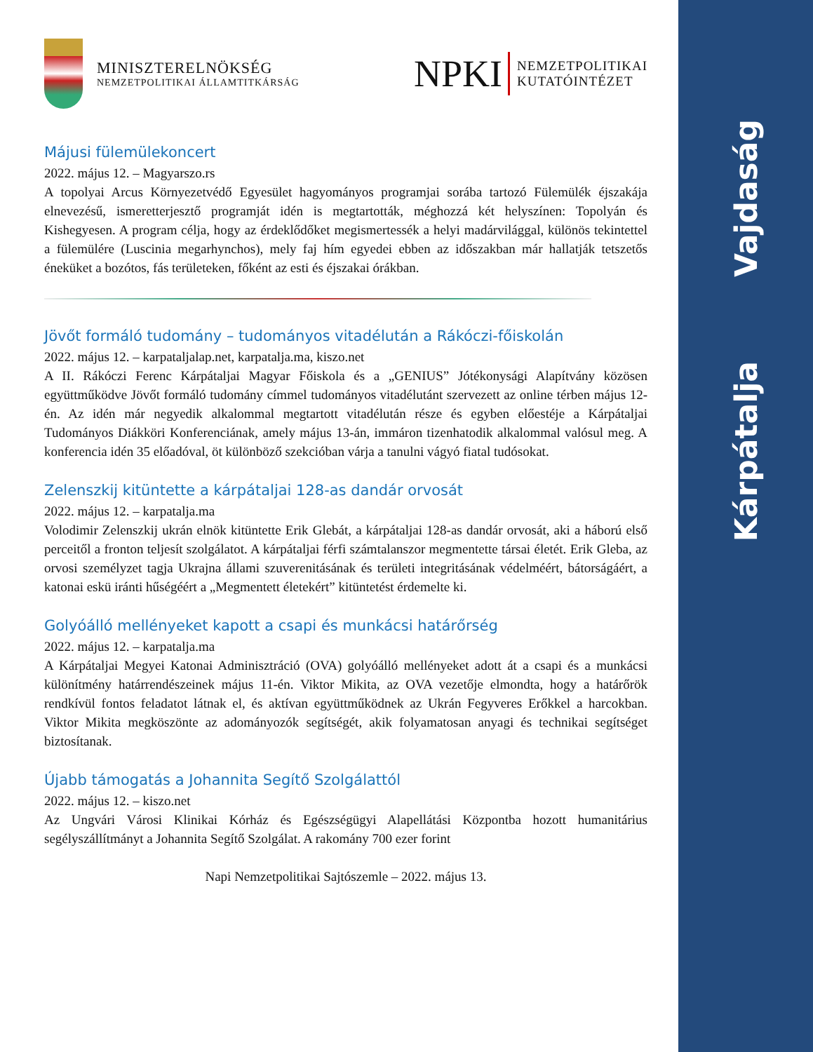Vajdaság
Kárpátalja
MINISZTERELNÖKSÉG
NEMZETPOLITIKAI ÁLLAMTITKÁRSÁG
NPKI
NEMZETPOLITIKAI
KUTATÓINTÉZET
Májusi fülemülekoncert
2022. május 12. – Magyarszo.rs
A topolyai Arcus Környezetvédő Egyesület hagyományos programjai sorába tartozó Fülemülék éjszakája elnevezésű, ismeretterjesztő programját idén is megtartották, méghozzá két helyszínen: Topolyán és Kishegyesen. A program célja, hogy az érdeklődőket megismertessék a helyi madárvilággal, különös tekintettel a fülemülére (Luscinia megarhynchos), mely faj hím egyedei ebben az időszakban már hallatják tetszetős éneküket a bozótos, fás területeken, főként az esti és éjszakai órákban.
Jövőt formáló tudomány – tudományos vitadélután a Rákóczi-főiskolán
2022. május 12. – karpataljalap.net, karpatalja.ma, kiszo.net
A II. Rákóczi Ferenc Kárpátaljai Magyar Főiskola és a „GENIUS” Jótékonysági Alapítvány közösen együttműködve Jövőt formáló tudomány címmel tudományos vitadélutánt szervezett az online térben május 12-én. Az idén már negyedik alkalommal megtartott vitadélután része és egyben előestéje a Kárpátaljai Tudományos Diákköri Konferenciának, amely május 13-án, immáron tizenhatodik alkalommal valósul meg. A konferencia idén 35 előadóval, öt különböző szekcióban várja a tanulni vágyó fiatal tudósokat.
Zelenszkij kitüntette a kárpátaljai 128-as dandár orvosát
2022. május 12. – karpatalja.ma
Volodimir Zelenszkij ukrán elnök kitüntette Erik Glebát, a kárpátaljai 128-as dandár orvosát, aki a háború első perceitől a fronton teljesít szolgálatot. A kárpátaljai férfi számtalanszor megmentette társai életét. Erik Gleba, az orvosi személyzet tagja Ukrajna állami szuverenitásának és területi integritásának védelméért, bátorságáért, a katonai eskü iránti hűségéért a „Megmentett életekért” kitüntetést érdemelte ki.
Golyóálló mellényeket kapott a csapi és munkácsi határőrség
2022. május 12. – karpatalja.ma
A Kárpátaljai Megyei Katonai Adminisztráció (OVA) golyóálló mellényeket adott át a csapi és a munkácsi különítmény határrendészeinek május 11-én. Viktor Mikita, az OVA vezetője elmondta, hogy a határőrök rendkívül fontos feladatot látnak el, és aktívan együttműködnek az Ukrán Fegyveres Erőkkel a harcokban. Viktor Mikita megköszönte az adományozók segítségét, akik folyamatosan anyagi és technikai segítséget biztosítanak.
Újabb támogatás a Johannita Segítő Szolgálattól
2022. május 12. – kiszo.net
Az Ungvári Városi Klinikai Kórház és Egészségügyi Alapellátási Központba hozott humanitárius segélyszállítmányt a Johannita Segítő Szolgálat. A rakomány 700 ezer forint
Napi Nemzetpolitikai Sajtószemle – 2022. május 13.